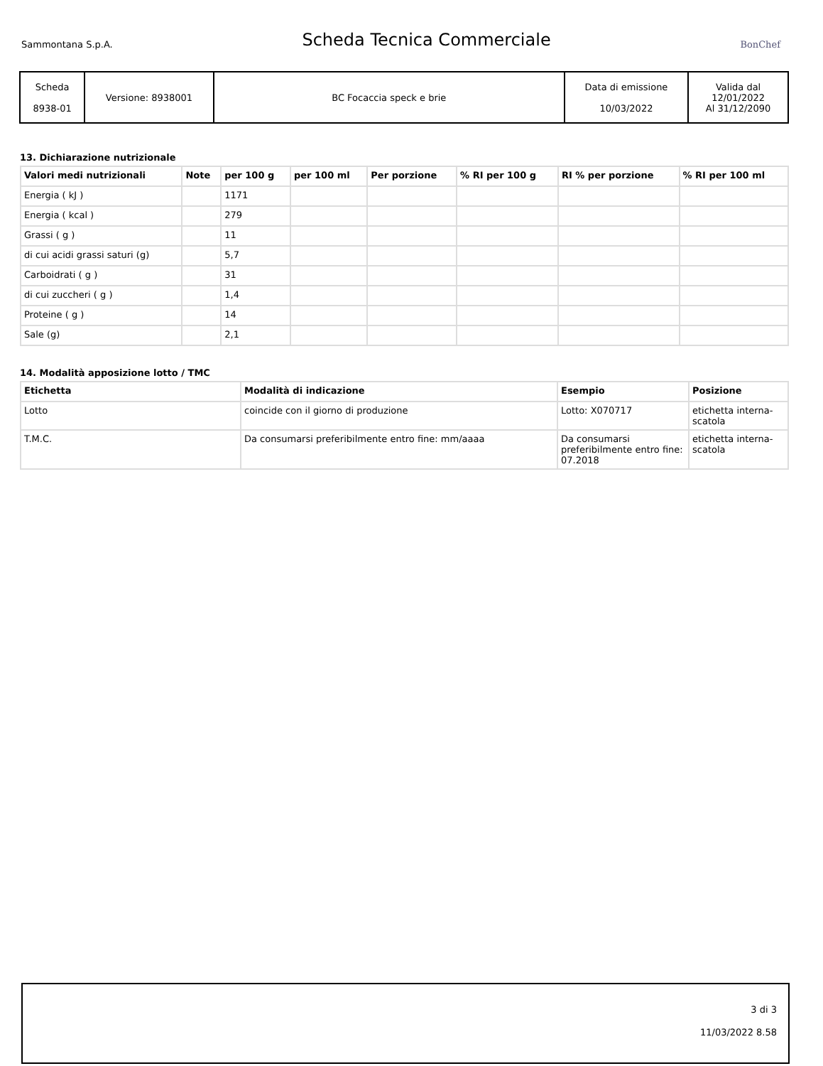Sammontana S.p.A.
Scheda Tecnica Commerciale
BonChef
| Scheda 8938-01 | Versione: 8938001 | BC Focaccia speck e brie | Data di emissione 10/03/2022 | Valida dal 12/01/2022 Al 31/12/2090 |
13. Dichiarazione nutrizionale
| Valori medi nutrizionali | Note | per 100 g | per 100 ml | Per porzione | % RI per 100 g | RI % per porzione | % RI per 100 ml |
| --- | --- | --- | --- | --- | --- | --- | --- |
| Energia ( kJ ) | | 1171 | | | | | |
| Energia ( kcal ) | | 279 | | | | | |
| Grassi ( g ) | | 11 | | | | | |
| di cui acidi grassi saturi (g) | | 5,7 | | | | | |
| Carboidrati ( g ) | | 31 | | | | | |
| di cui zuccheri ( g ) | | 1,4 | | | | | |
| Proteine ( g ) | | 14 | | | | | |
| Sale (g) | | 2,1 | | | | | |
14. Modalità apposizione lotto / TMC
| Etichetta | Modalità di indicazione | Esempio | Posizione |
| --- | --- | --- | --- |
| Lotto | coincide con il giorno di produzione | Lotto: X070717 | etichetta interna-scatola |
| T.M.C. | Da consumarsi preferibilmente entro fine: mm/aaaa | Da consumarsi preferibilmente entro fine: 07.2018 | etichetta interna-scatola |
3 di 3
11/03/2022 8.58